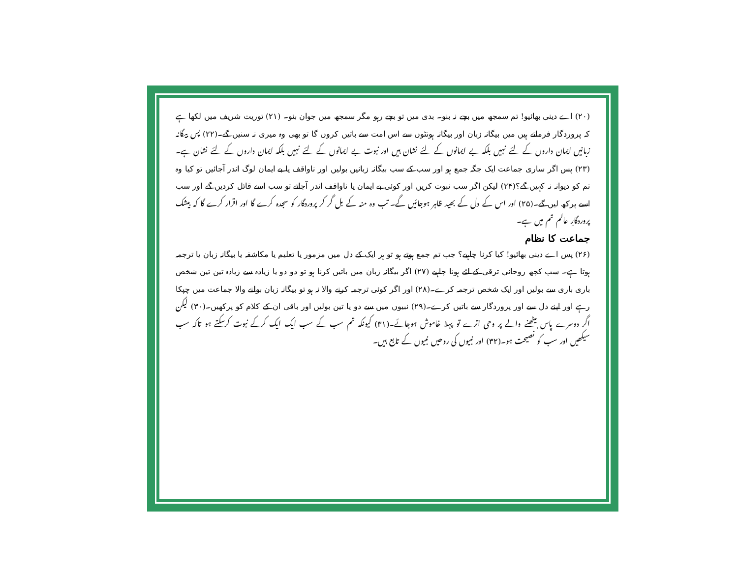(۲۰) اے دینی بھائیو! تم سمجھ میں بچے نہ بنو۔ بدی میں تو بچے رہو مگر سمجھ میں جوان بنو۔ (۲۱) توریت شریف میں لکھا ہے کہ پروردگار فرماتے ہیں میں بیگانہ زبان اور بیگانہ ہونٹوں سے اس امت سے باتیں کروں گا تو بھی وہ میری نہ سنیں گے۔(۲۲) پس بیگانہ زبانیں ایمان داروں کے لئے نہیں بلکہ بے ایمانوں کے لئے نشان ہیں اور نبوت بے ایمانوں کے لئے نہیں بلکہ ایمان داروں کے لئے نشان ہے۔(۲۳) پس اگر ساری جماعت ایک جگہ جمع ہو اور سب کے سب بیگانہ زبانیں بولیں اور ناواقف یا بے ایمان لوگ اندر آجائیں تو کیا وہ تم کو دیوانہ نہ کہیں گے؟(۲۴) لیکن اگر سب نبوت کریں اور کوئی بے ایمان یا ناواقف اندر آجائے تو سب اسے قائل کردیں گے اور سب اسے پرکھ لیں گے۔(۲۵) اور اس کے دل کے بھید ظاہر ہوجائیں گے۔ تب وہ منہ کے بل گر کر پروردگار کو سجدہ کرے گا اور اقرار کرے گا کہ بیشک پروردگارِ عالم تم میں ہے۔
جماعت کا نظام
(۲۶) پس اے دینی بھائیو! کیا کرنا چاہیے؟ جب تم جمع ہوتے ہو تو ہر ایک کے دل میں مزمور یا تعلیم یا مکاشفہ یا بیگانہ زبان یا ترجمہ ہوتا ہے۔ سب کچھ روحانی ترقی کے لئے ہونا چاہیے (۲۷) اگر بیگانہ زبان میں باتیں کرنا ہو تو دو دو یا زیادہ سے زیادہ تین تین شخص باری باری سے بولیں اور ایک شخص ترجمہ کرے۔(۲۸) اور اگر کوئی ترجمہ کرنے والا نہ ہو تو بیگانہ زبان بولنے والا جماعت میں چپکا رہے اور اپنے دل سے اور پروردگار سے باتیں کرے۔(۲۹) نبیوں میں سے دو یا تین بولیں اور باقی ان کے کلام کو پرکھیں۔(۳۰) لیکن اگر دوسرے پاس بیٹھنے والے پر وحی اترے تو پہلا خاموش ہوجائے۔(۳۱) کیونکہ تم سب کے سب ایک ایک کرکے نبوت کرسکتے ہو تاکہ سب سیکھیں اور سب کو نصیحت ہو۔(۳۲) اور نبیوں کی روحیں نبیوں کے تابع ہیں۔